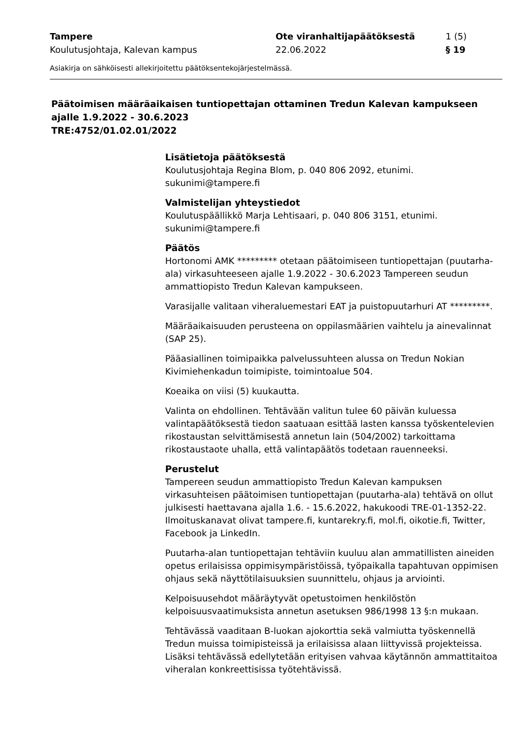Tampere
Koulutusjohtaja, Kalevan kampus
Ote viranhaltijapäätöksestä
22.06.2022
1 (5)
§ 19
Asiakirja on sähköisesti allekirjoitettu päätöksentekojärjestelmässä.
Päätoimisen määräaikaisen tuntiopettajan ottaminen Tredun Kalevan kampukseen ajalle 1.9.2022 - 30.6.2023
TRE:4752/01.02.01/2022
Lisätietoja päätöksestä
Koulutusjohtaja Regina Blom, p. 040 806 2092, etunimi.
sukunimi@tampere.fi
Valmistelijan yhteystiedot
Koulutuspäällikkö Marja Lehtisaari, p. 040 806 3151, etunimi.
sukunimi@tampere.fi
Päätös
Hortonomi AMK ********* otetaan päätoimiseen tuntiopettajan (puutarha-ala) virkasuhteeseen ajalle 1.9.2022 - 30.6.2023 Tampereen seudun ammattiopisto Tredun Kalevan kampukseen.
Varasijalle valitaan viheraluemestari EAT ja puistopuutarhuri AT *********.
Määräaikaisuuden perusteena on oppilasmäärien vaihtelu ja ainevalinnat (SAP 25).
Pääasiallinen toimipaikka palvelussuhteen alussa on Tredun Nokian Kivimiehenkadun toimipiste, toimintoalue 504.
Koeaika on viisi (5) kuukautta.
Valinta on ehdollinen. Tehtävään valitun tulee 60 päivän kuluessa valintapäätöksestä tiedon saatuaan esittää lasten kanssa työskentelevien rikostaustan selvittämisestä annetun lain (504/2002) tarkoittama rikostaustaote uhalla, että valintapäätös todetaan rauenneeksi.
Perustelut
Tampereen seudun ammattiopisto Tredun Kalevan kampuksen virkasuhteisen päätoimisen tuntiopettajan (puutarha-ala) tehtävä on ollut julkisesti haettavana ajalla 1.6. - 15.6.2022, hakukoodi TRE-01-1352-22. Ilmoituskanavat olivat tampere.fi, kuntarekry.fi, mol.fi, oikotie.fi, Twitter, Facebook ja LinkedIn.
Puutarha-alan tuntiopettajan tehtäviin kuuluu alan ammatillisten aineiden opetus erilaisissa oppimisympäristöissä, työpaikalla tapahtuvan oppimisen ohjaus sekä näyttötilaisuuksien suunnittelu, ohjaus ja arviointi.
Kelpoisuusehdot määräytyvät opetustoimen henkilöstön kelpoisuusvaatimuksista annetun asetuksen 986/1998 13 §:n mukaan.
Tehtävässä vaaditaan B-luokan ajokorttia sekä valmiutta työskennellä Tredun muissa toimipisteissä ja erilaisissa alaan liittyvissä projekteissa. Lisäksi tehtävässä edellytetään erityisen vahvaa käytännön ammattitaitoa viheralan konkreettisissa työtehtävissä.